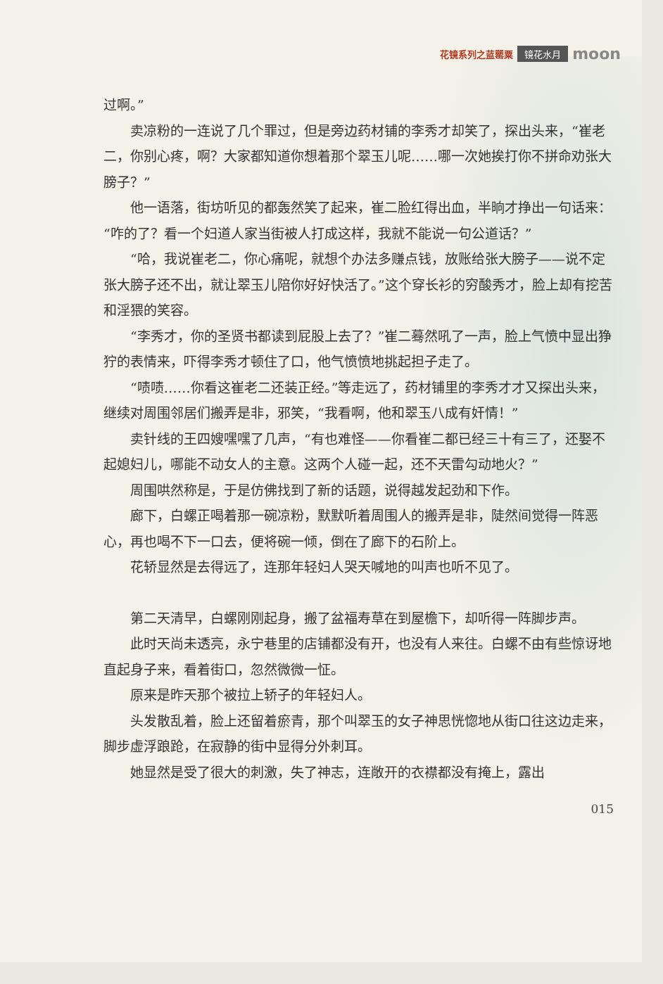花镜系列之蓝罂粟 镜花水月 moon
过啊。”
卖凉粉的一连说了几个罪过，但是旁边药材铺的李秀才却笑了，探出头来，“崔老二，你别心疼，啊？大家都知道你想着那个翠玉儿呢……哪一次她挨打你不拼命劝张大膀子？”
他一语落，街坊听见的都轰然笑了起来，崔二脸红得出血，半晌才挣出一句话来：“咋的了？看一个妇道人家当街被人打成这样，我就不能说一句公道话？”
“哈，我说崔老二，你心痛呢，就想个办法多赚点钱，放账给张大膀子——说不定张大膀子还不出，就让翠玉儿陪你好好快活了。”这个穿长衫的穷酸秀才，脸上却有挖苦和淫猥的笑容。
“李秀才，你的圣贤书都读到屁股上去了？”崔二蓦然吼了一声，脸上气愤中显出狰狞的表情来，吓得李秀才顿住了口，他气愤愤地挑起担子走了。
“啧啧……你看这崔老二还装正经。”等走远了，药材铺里的李秀才才又探出头来，继续对周围邻居们搬弄是非，邪笑，“我看啊，他和翠玉八成有奸情！”
卖针线的王四嫂嘿嘿了几声，“有也难怪——你看崔二都已经三十有三了，还娶不起媳妇儿，哪能不动女人的主意。这两个人碰一起，还不天雷勾动地火？”
周围哄然称是，于是仿佛找到了新的话题，说得越发起劲和下作。
廊下，白螺正喝着那一碗凉粉，默默听着周围人的搬弄是非，陡然间觉得一阵恶心，再也喝不下一口去，便将碗一倾，倒在了廊下的石阶上。
花轿显然是去得远了，连那年轻妇人哭天喊地的叫声也听不见了。
第二天清早，白螺刚刚起身，搬了盆福寿草在到屋檐下，却听得一阵脚步声。
此时天尚未透亮，永宁巷里的店铺都没有开，也没有人来往。白螺不由有些惊讶地直起身子来，看着街口，忽然微微一怔。
原来是昨天那个被拉上轿子的年轻妇人。
头发散乱着，脸上还留着瘀青，那个叫翠玉的女子神思恍惚地从街口往这边走来，脚步虚浮踉跄，在寂静的街中显得分外刺耳。
她显然是受了很大的刺激，失了神志，连敞开的衣襟都没有掩上，露出
015